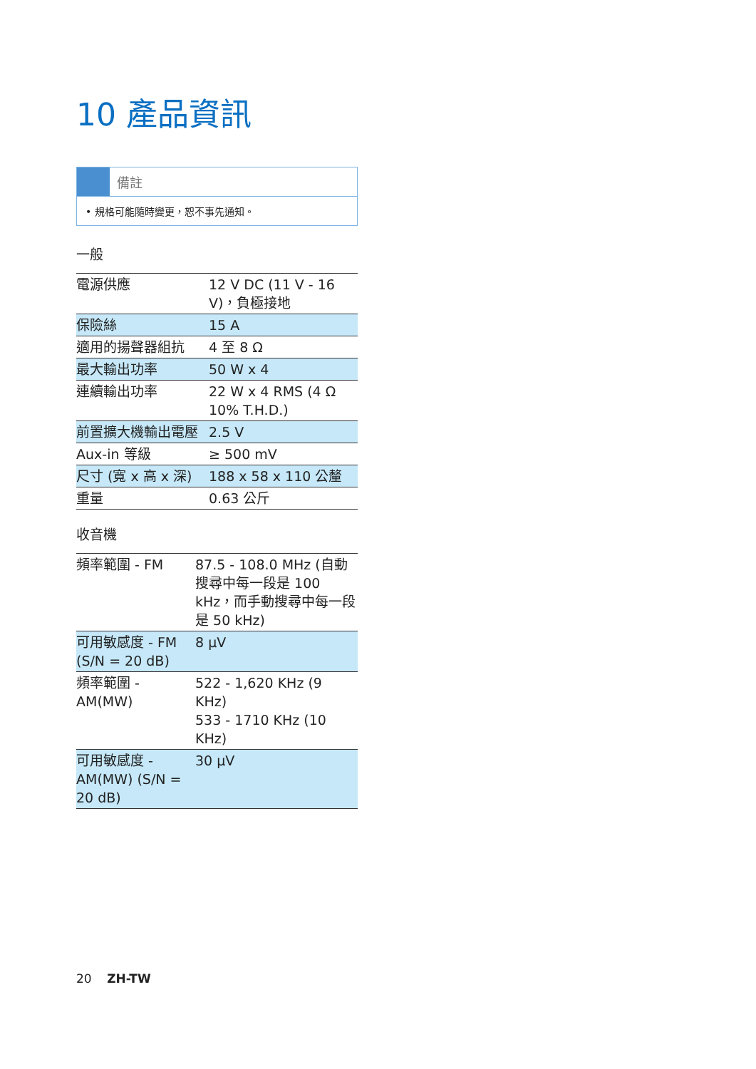10 產品資訊
備註
• 規格可能隨時變更，恕不事先通知。
一般
| 電源供應 | 12 V DC (11 V - 16 V)，負極接地 |
| 保險絲 | 15 A |
| 適用的揚聲器組抗 | 4 至 8 Ω |
| 最大輸出功率 | 50 W x 4 |
| 連續輸出功率 | 22 W x 4 RMS (4 Ω 10% T.H.D.) |
| 前置擴大機輸出電壓 | 2.5 V |
| Aux-in 等級 | ≥ 500 mV |
| 尺寸 (寬 x 高 x 深) | 188 x 58 x 110 公釐 |
| 重量 | 0.63 公斤 |
收音機
| 頻率範圍 - FM | 87.5 - 108.0 MHz (自動搜尋中每一段是 100 kHz，而手動搜尋中每一段是 50 kHz) |
| 可用敏感度 - FM (S/N = 20 dB) | 8 µV |
| 頻率範圍 - AM(MW) | 522 - 1,620 KHz (9 KHz) 533 - 1710 KHz (10 KHz) |
| 可用敏感度 - AM(MW) (S/N = 20 dB) | 30 µV |
20 ZH-TW